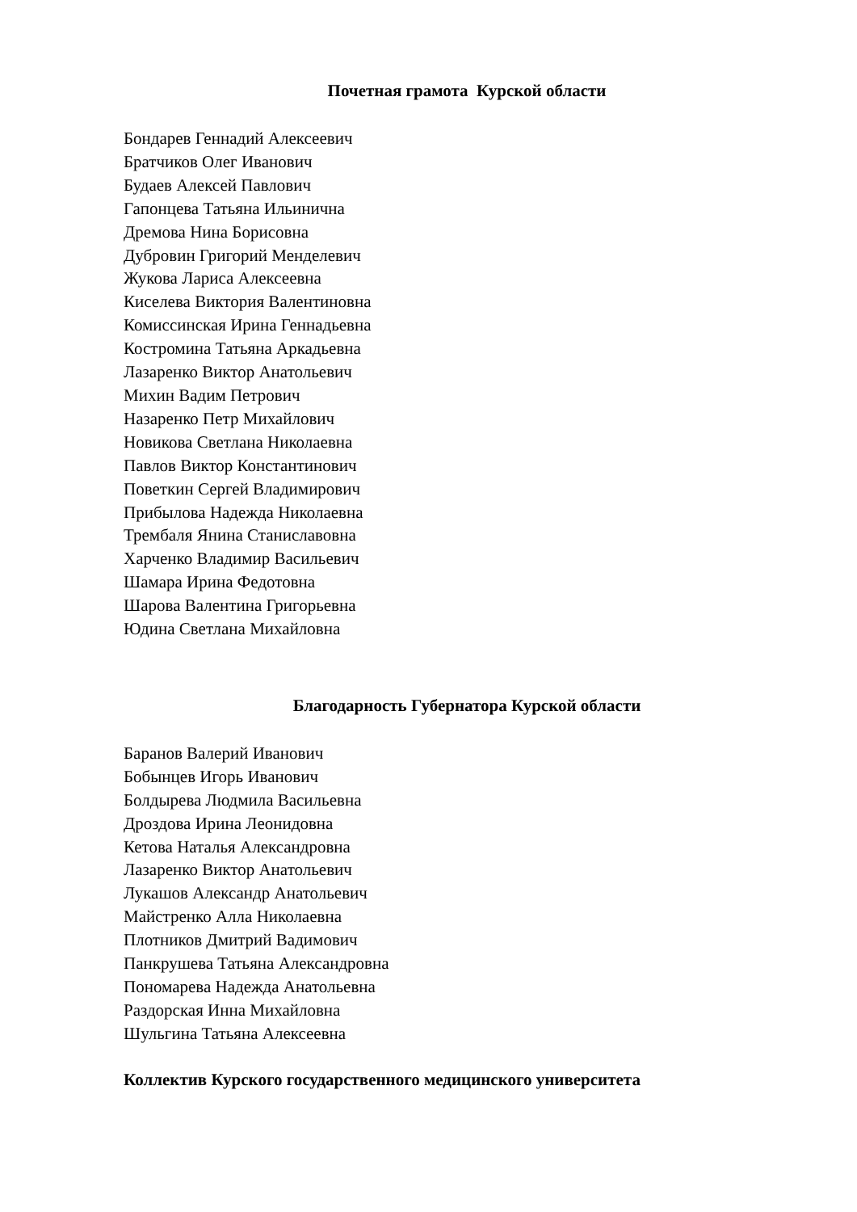Почетная грамота Курской области
Бондарев Геннадий Алексеевич
Братчиков Олег Иванович
Будаев Алексей Павлович
Гапонцева Татьяна Ильинична
Дремова Нина Борисовна
Дубровин Григорий Менделевич
Жукова Лариса Алексеевна
Киселева Виктория Валентиновна
Комиссинская Ирина Геннадьевна
Костромина Татьяна Аркадьевна
Лазаренко Виктор Анатольевич
Михин Вадим Петрович
Назаренко Петр Михайлович
Новикова Светлана Николаевна
Павлов Виктор Константинович
Поветкин Сергей Владимирович
Прибылова Надежда Николаевна
Трембаля Янина Станиславовна
Харченко Владимир Васильевич
Шамара Ирина Федотовна
Шарова Валентина Григорьевна
Юдина Светлана Михайловна
Благодарность Губернатора Курской области
Баранов Валерий Иванович
Бобынцев Игорь Иванович
Болдырева Людмила Васильевна
Дроздова Ирина Леонидовна
Кетова Наталья Александровна
Лазаренко Виктор Анатольевич
Лукашов Александр Анатольевич
Майстренко Алла Николаевна
Плотников Дмитрий Вадимович
Панкрушева Татьяна Александровна
Пономарева Надежда Анатольевна
Раздорская Инна Михайловна
Шульгина Татьяна Алексеевна
Коллектив Курского государственного медицинского университета